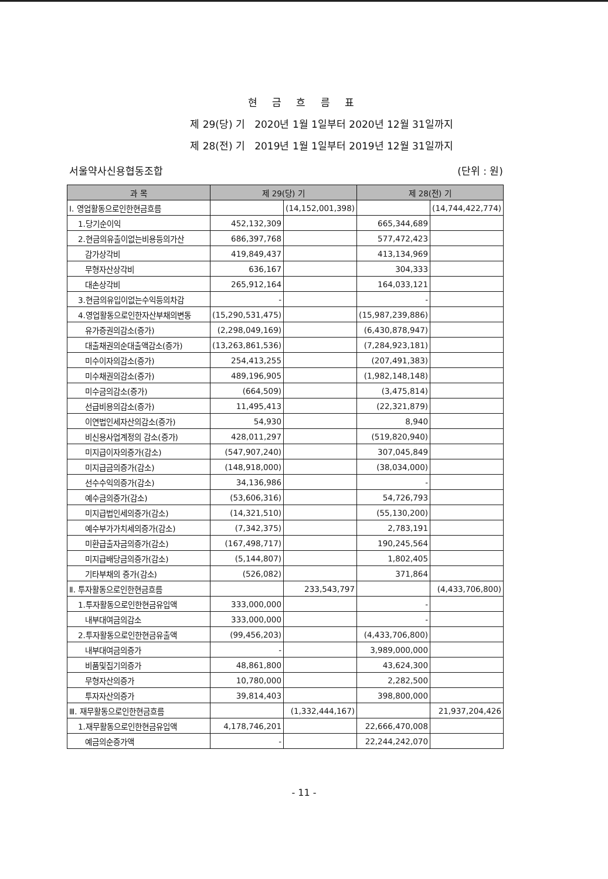현 금 흐 름 표
제 29(당) 기 2020년 1월 1일부터 2020년 12월 31일까지
제 28(전) 기 2019년 1월 1일부터 2019년 12월 31일까지
서울약사신용협동조합 (단위 : 원)
| 과 목 | 제 29(당) 기 | | 제 28(전) 기 | |
| --- | --- | --- | --- | --- |
| Ⅰ. 영업활동으로인한현금흐름 | | (14,152,001,398) | | (14,744,422,774) |
| 1.당기순이익 | 452,132,309 | | 665,344,689 | |
| 2.현금의유출이없는비용등의가산 | 686,397,768 | | 577,472,423 | |
| 감가상각비 | 419,849,437 | | 413,134,969 | |
| 무형자산상각비 | 636,167 | | 304,333 | |
| 대손상각비 | 265,912,164 | | 164,033,121 | |
| 3.현금의유입이없는수익등의차감 | - | | - | |
| 4.영업활동으로인한자산부채의변동 | (15,290,531,475) | | (15,987,239,886) | |
| 유가증권의감소(증가) | (2,298,049,169) | | (6,430,878,947) | |
| 대출채권의순대출액감소(증가) | (13,263,861,536) | | (7,284,923,181) | |
| 미수이자의감소(증가) | 254,413,255 | | (207,491,383) | |
| 미수채권의감소(증가) | 489,196,905 | | (1,982,148,148) | |
| 미수금의감소(증가) | (664,509) | | (3,475,814) | |
| 선급비용의감소(증가) | 11,495,413 | | (22,321,879) | |
| 이연법인세자산의감소(증가) | 54,930 | | 8,940 | |
| 비신용사업계정의 감소(증가) | 428,011,297 | | (519,820,940) | |
| 미지급이자의증가(감소) | (547,907,240) | | 307,045,849 | |
| 미지급금의증가(감소) | (148,918,000) | | (38,034,000) | |
| 선수수익의증가(감소) | 34,136,986 | | - | |
| 예수금의증가(감소) | (53,606,316) | | 54,726,793 | |
| 미지급법인세의증가(감소) | (14,321,510) | | (55,130,200) | |
| 예수부가가치세의증가(감소) | (7,342,375) | | 2,783,191 | |
| 미환급출자금의증가(감소) | (167,498,717) | | 190,245,564 | |
| 미지급배당금의증가(감소) | (5,144,807) | | 1,802,405 | |
| 기타부채의 증가(감소) | (526,082) | | 371,864 | |
| Ⅱ. 투자활동으로인한현금흐름 | | 233,543,797 | | (4,433,706,800) |
| 1.투자활동으로인한현금유입액 | 333,000,000 | | - | |
| 내부대여금의감소 | 333,000,000 | | - | |
| 2.투자활동으로인한현금유출액 | (99,456,203) | | (4,433,706,800) | |
| 내부대여금의증가 | - | | 3,989,000,000 | |
| 비품및집기의증가 | 48,861,800 | | 43,624,300 | |
| 무형자산의증가 | 10,780,000 | | 2,282,500 | |
| 투자자산의증가 | 39,814,403 | | 398,800,000 | |
| Ⅲ. 재무활동으로인한현금흐름 | | (1,332,444,167) | | 21,937,204,426 |
| 1.재무활동으로인한현금유입액 | 4,178,746,201 | | 22,666,470,008 | |
| 예금의순증가액 | - | | 22,244,242,070 | |
- 11 -